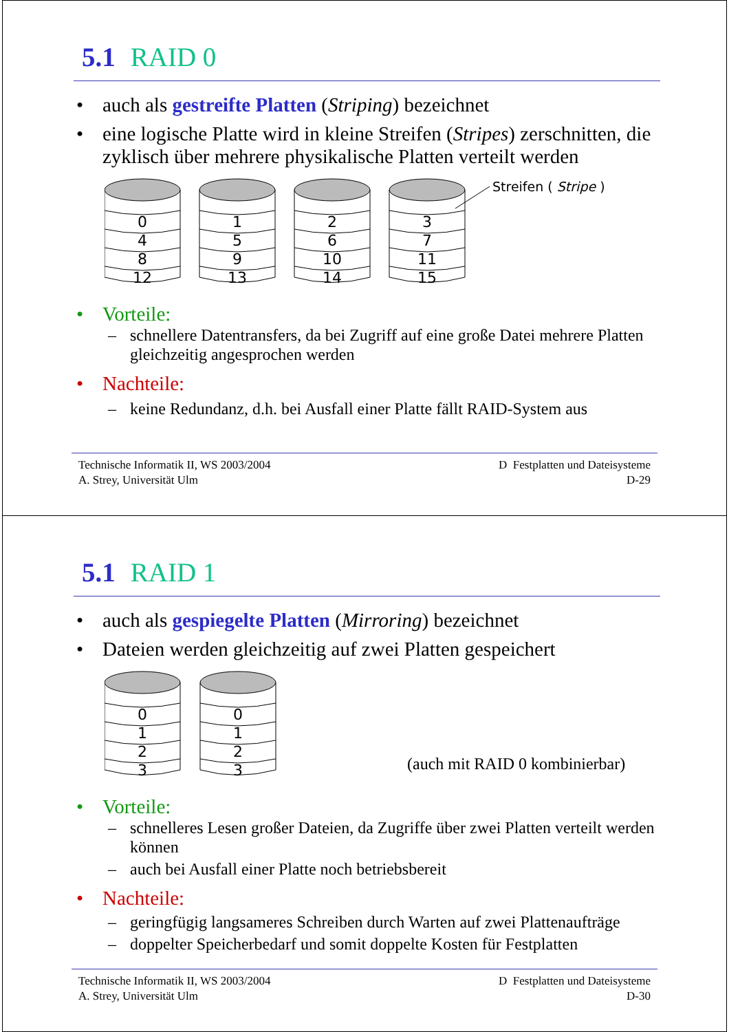5.1 RAID 0
• auch als gestreifte Platten (Striping) bezeichnet
• eine logische Platte wird in kleine Streifen (Stripes) zerschnitten, die zyklisch über mehrere physikalische Platten verteilt werden
0
4
8
12
1
5
9
13
2
6
10
14
3
7
11
15
Streifen ( Stripe )
• Vorteile:
– schnellere Datentransfers, da bei Zugriff auf eine große Datei mehrere Platten gleichzeitig angesprochen werden
• Nachteile:
– keine Redundanz, d.h. bei Ausfall einer Platte fällt RAID-System aus
Technische Informatik II, WS 2003/2004
A. Strey, Universität Ulm
D Festplatten und Dateisysteme
D-29
5.1 RAID 1
• auch als gespiegelte Platten (Mirroring) bezeichnet
• Dateien werden gleichzeitig auf zwei Platten gespeichert
0
1
2
3
0
1
2
3
(auch mit RAID 0 kombinierbar)
• Vorteile:
– schnelleres Lesen großer Dateien, da Zugriffe über zwei Platten verteilt werden können
– auch bei Ausfall einer Platte noch betriebsbereit
• Nachteile:
– geringfügig langsameres Schreiben durch Warten auf zwei Plattenaufträge
– doppelter Speicherbedarf und somit doppelte Kosten für Festplatten
Technische Informatik II, WS 2003/2004
A. Strey, Universität Ulm
D Festplatten und Dateisysteme
D-30